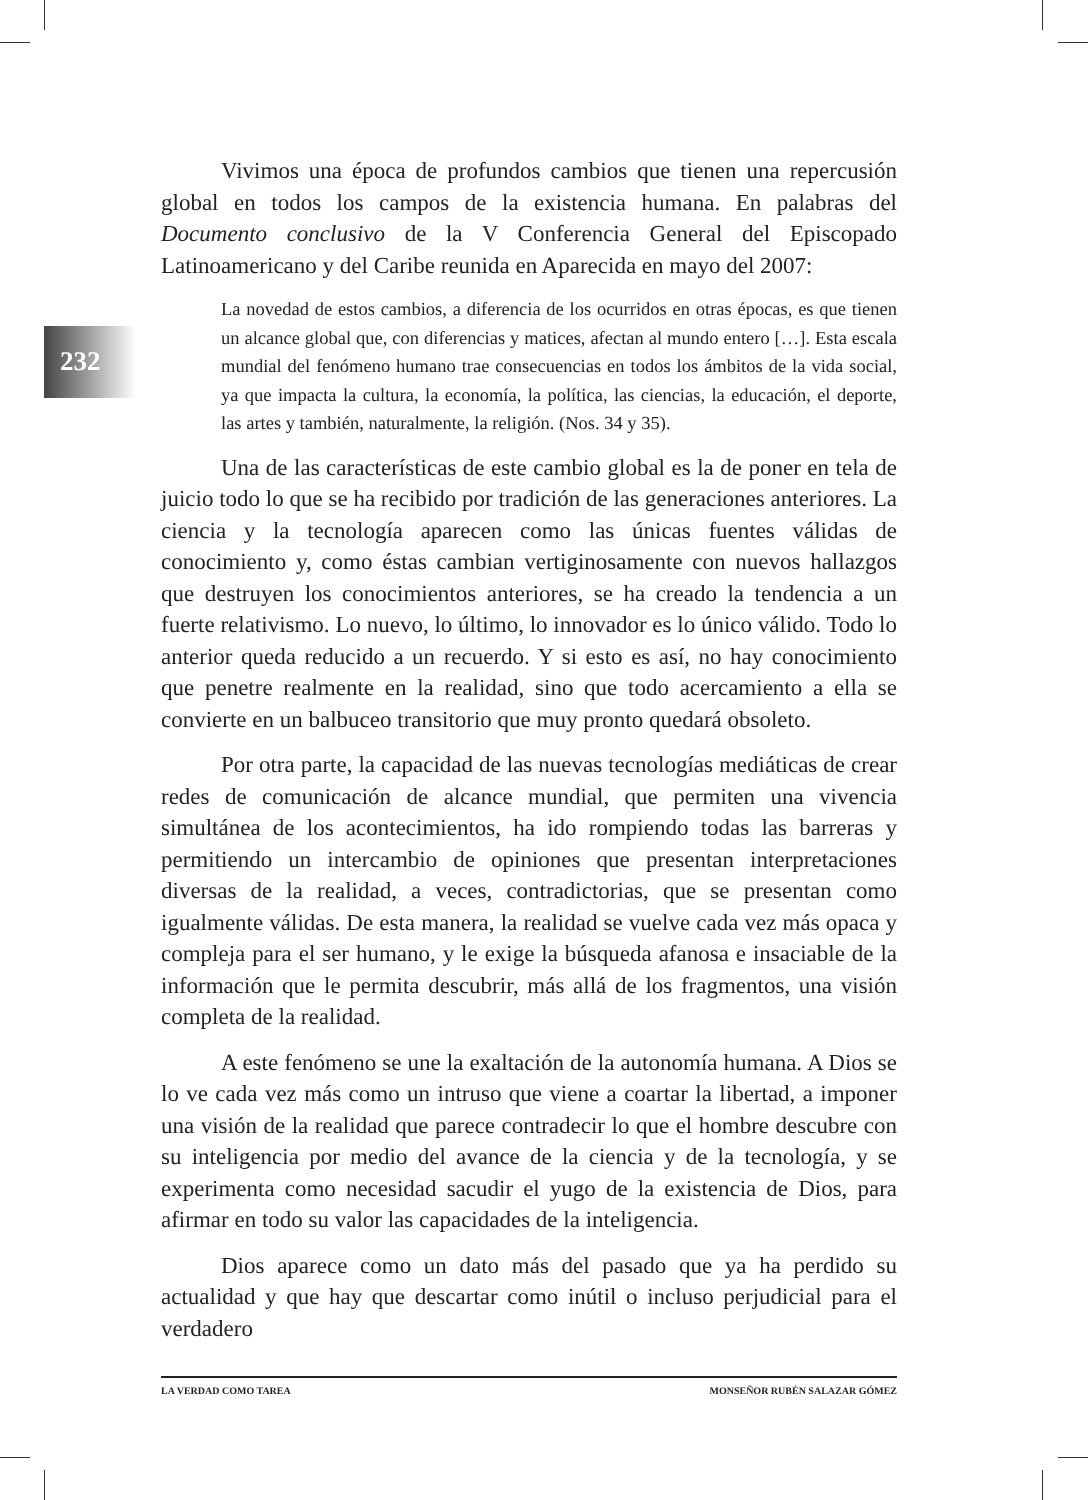232
Vivimos una época de profundos cambios que tienen una repercusión global en todos los campos de la existencia humana. En palabras del Documento conclusivo de la V Conferencia General del Episcopado Latinoamericano y del Caribe reunida en Aparecida en mayo del 2007:
La novedad de estos cambios, a diferencia de los ocurridos en otras épocas, es que tienen un alcance global que, con diferencias y matices, afectan al mundo entero […]. Esta escala mundial del fenómeno humano trae consecuencias en todos los ámbitos de la vida social, ya que impacta la cultura, la economía, la política, las ciencias, la educación, el deporte, las artes y también, naturalmente, la religión. (Nos. 34 y 35).
Una de las características de este cambio global es la de poner en tela de juicio todo lo que se ha recibido por tradición de las generaciones anteriores. La ciencia y la tecnología aparecen como las únicas fuentes válidas de conocimiento y, como éstas cambian vertiginosamente con nuevos hallazgos que destruyen los conocimientos anteriores, se ha creado la tendencia a un fuerte relativismo. Lo nuevo, lo último, lo innovador es lo único válido. Todo lo anterior queda reducido a un recuerdo. Y si esto es así, no hay conocimiento que penetre realmente en la realidad, sino que todo acercamiento a ella se convierte en un balbuceo transitorio que muy pronto quedará obsoleto.
Por otra parte, la capacidad de las nuevas tecnologías mediáticas de crear redes de comunicación de alcance mundial, que permiten una vivencia simultánea de los acontecimientos, ha ido rompiendo todas las barreras y permitiendo un intercambio de opiniones que presentan interpretaciones diversas de la realidad, a veces, contradictorias, que se presentan como igualmente válidas. De esta manera, la realidad se vuelve cada vez más opaca y compleja para el ser humano, y le exige la búsqueda afanosa e insaciable de la información que le permita descubrir, más allá de los fragmentos, una visión completa de la realidad.
A este fenómeno se une la exaltación de la autonomía humana. A Dios se lo ve cada vez más como un intruso que viene a coartar la libertad, a imponer una visión de la realidad que parece contradecir lo que el hombre descubre con su inteligencia por medio del avance de la ciencia y de la tecnología, y se experimenta como necesidad sacudir el yugo de la existencia de Dios, para afirmar en todo su valor las capacidades de la inteligencia.
Dios aparece como un dato más del pasado que ya ha perdido su actualidad y que hay que descartar como inútil o incluso perjudicial para el verdadero
LA VERDAD COMO TAREA MONSEÑOR RUBÉN SALAZAR GÓMEZ